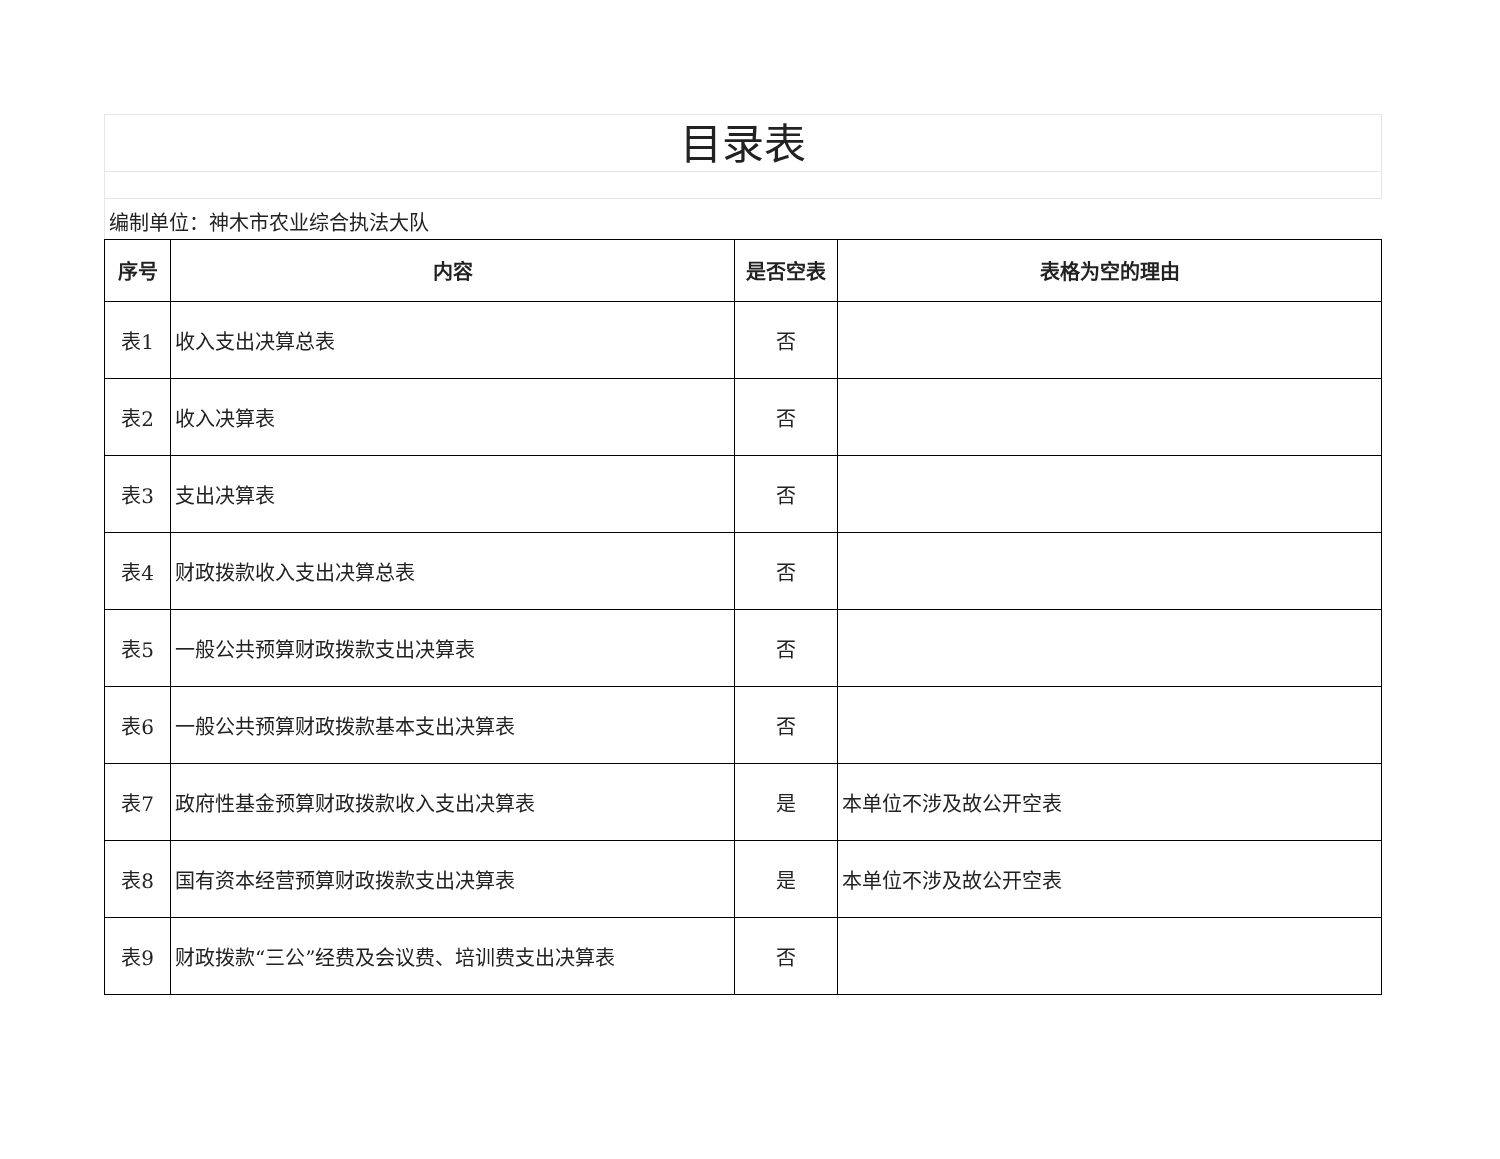目录表
编制单位：神木市农业综合执法大队
| 序号 | 内容 | 是否空表 | 表格为空的理由 |
| --- | --- | --- | --- |
| 表1 | 收入支出决算总表 | 否 | |
| 表2 | 收入决算表 | 否 | |
| 表3 | 支出决算表 | 否 | |
| 表4 | 财政拨款收入支出决算总表 | 否 | |
| 表5 | 一般公共预算财政拨款支出决算表 | 否 | |
| 表6 | 一般公共预算财政拨款基本支出决算表 | 否 | |
| 表7 | 政府性基金预算财政拨款收入支出决算表 | 是 | 本单位不涉及故公开空表 |
| 表8 | 国有资本经营预算财政拨款支出决算表 | 是 | 本单位不涉及故公开空表 |
| 表9 | 财政拨款“三公”经费及会议费、培训费支出决算表 | 否 | |